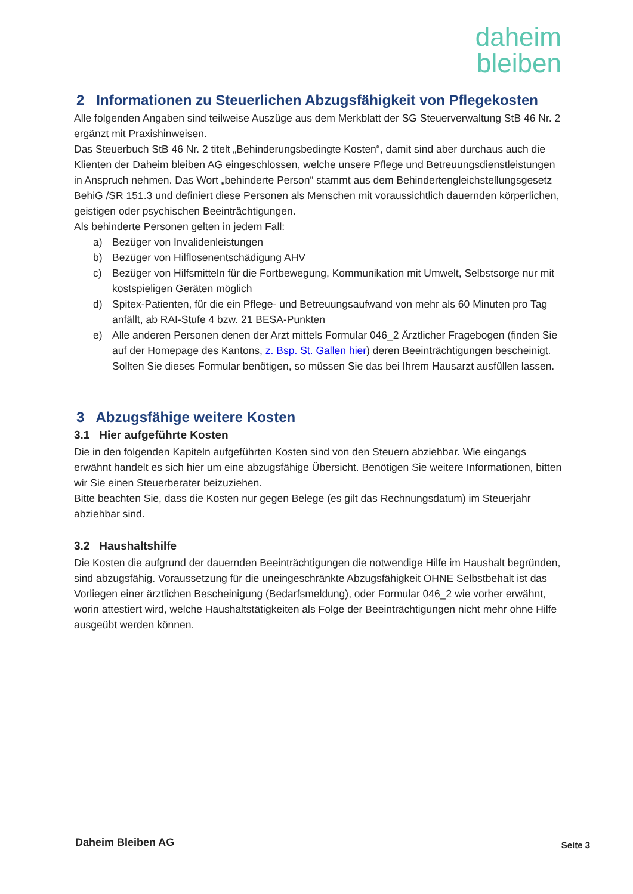daheim
bleiben
2 Informationen zu Steuerlichen Abzugsfähigkeit von Pflegekosten
Alle folgenden Angaben sind teilweise Auszüge aus dem Merkblatt der SG Steuerverwaltung StB 46 Nr. 2 ergänzt mit Praxishinweisen.
Das Steuerbuch StB 46 Nr. 2 titelt „Behinderungsbedingte Kosten“, damit sind aber durchaus auch die Klienten der Daheim bleiben AG eingeschlossen, welche unsere Pflege und Betreuungsdienstleistungen in Anspruch nehmen. Das Wort „behinderte Person“ stammt aus dem Behindertengleichstellungsgesetz BehiG /SR 151.3 und definiert diese Personen als Menschen mit voraussichtlich dauernden körperlichen, geistigen oder psychischen Beeinträchtigungen.
Als behinderte Personen gelten in jedem Fall:
a) Bezüger von Invalidenleistungen
b) Bezüger von Hilflosenentschädigung AHV
c) Bezüger von Hilfsmitteln für die Fortbewegung, Kommunikation mit Umwelt, Selbstsorge nur mit kostspieligen Geräten möglich
d) Spitex-Patienten, für die ein Pflege- und Betreuungsaufwand von mehr als 60 Minuten pro Tag anfällt, ab RAI-Stufe 4 bzw. 21 BESA-Punkten
e) Alle anderen Personen denen der Arzt mittels Formular 046_2 Ärztlicher Fragebogen (finden Sie auf der Homepage des Kantons, z. Bsp. St. Gallen hier) deren Beeinträchtigungen bescheinigt. Sollten Sie dieses Formular benötigen, so müssen Sie das bei Ihrem Hausarzt ausfüllen lassen.
3 Abzugsfähige weitere Kosten
3.1 Hier aufgeführte Kosten
Die in den folgenden Kapiteln aufgeführten Kosten sind von den Steuern abziehbar. Wie eingangs erwähnt handelt es sich hier um eine abzugsfähige Übersicht. Benötigen Sie weitere Informationen, bitten wir Sie einen Steuerberater beizuziehen.
Bitte beachten Sie, dass die Kosten nur gegen Belege (es gilt das Rechnungsdatum) im Steuerjahr abziehbar sind.
3.2 Haushaltshilfe
Die Kosten die aufgrund der dauernden Beeinträchtigungen die notwendige Hilfe im Haushalt begründen, sind abzugsfähig. Voraussetzung für die uneingeschränkte Abzugsfähigkeit OHNE Selbstbehalt ist das Vorliegen einer ärztlichen Bescheinigung (Bedarfsmeldung), oder Formular 046_2 wie vorher erwähnt, worin attestiert wird, welche Haushaltstätigkeiten als Folge der Beeinträchtigungen nicht mehr ohne Hilfe ausgeübt werden können.
Daheim Bleiben AG Seite 3